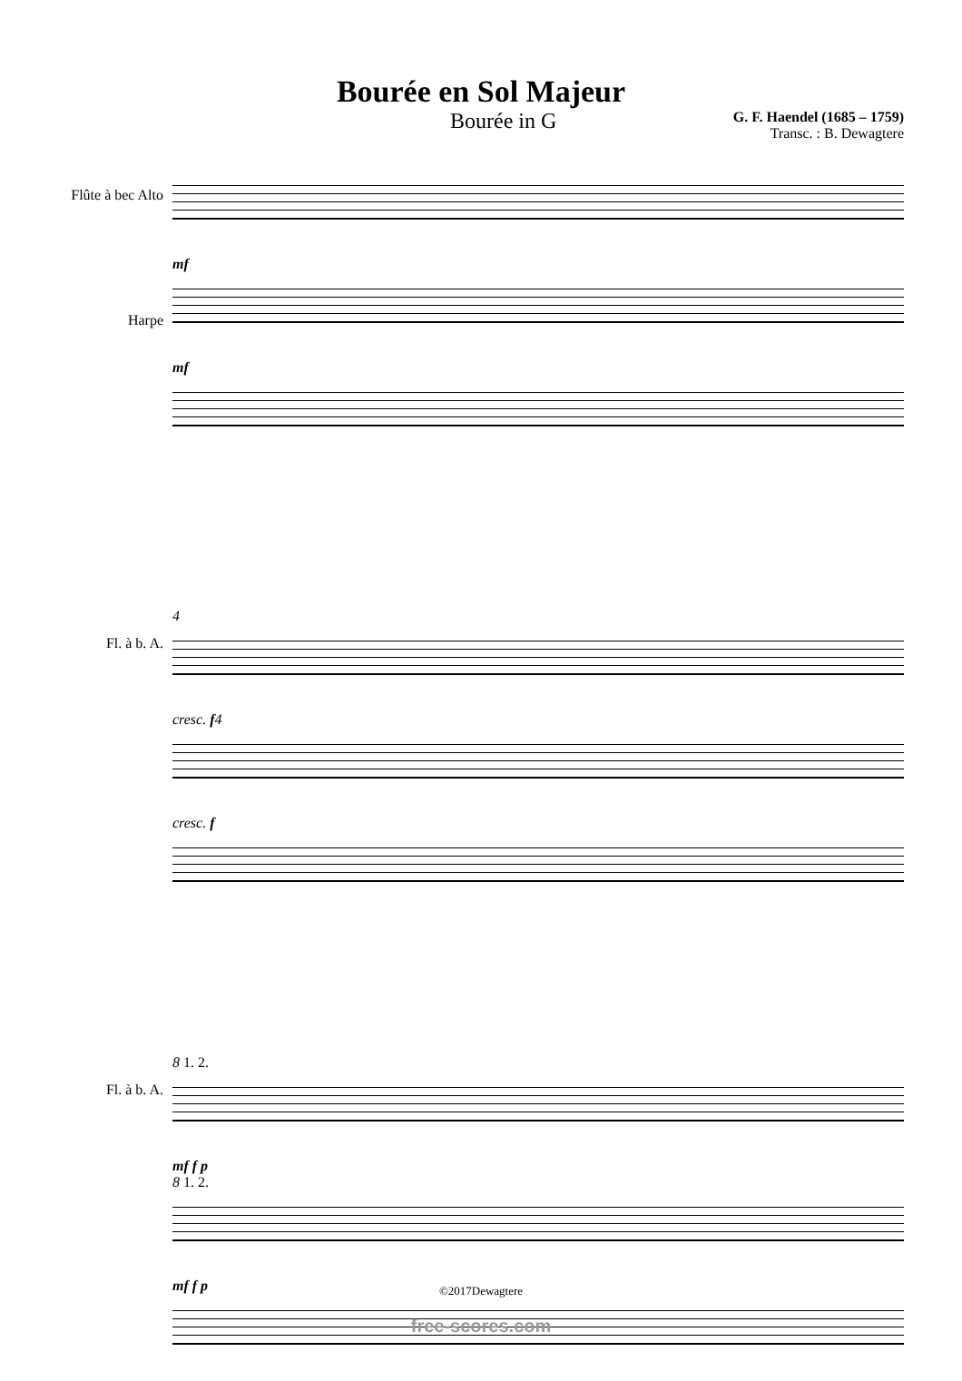Bourée en Sol Majeur
Bourée in G
G. F. Haendel (1685 – 1759)
Transc. : B. Dewagtere
Flûte à bec Alto
Harpe
mf
mf
Fl. à b. A.
4
cresc. f 4
cresc. f
Fl. à b. A.
8 1. 2.
mf f p
8 1. 2.
mf f p
©2017Dewagtere
free-scores.com